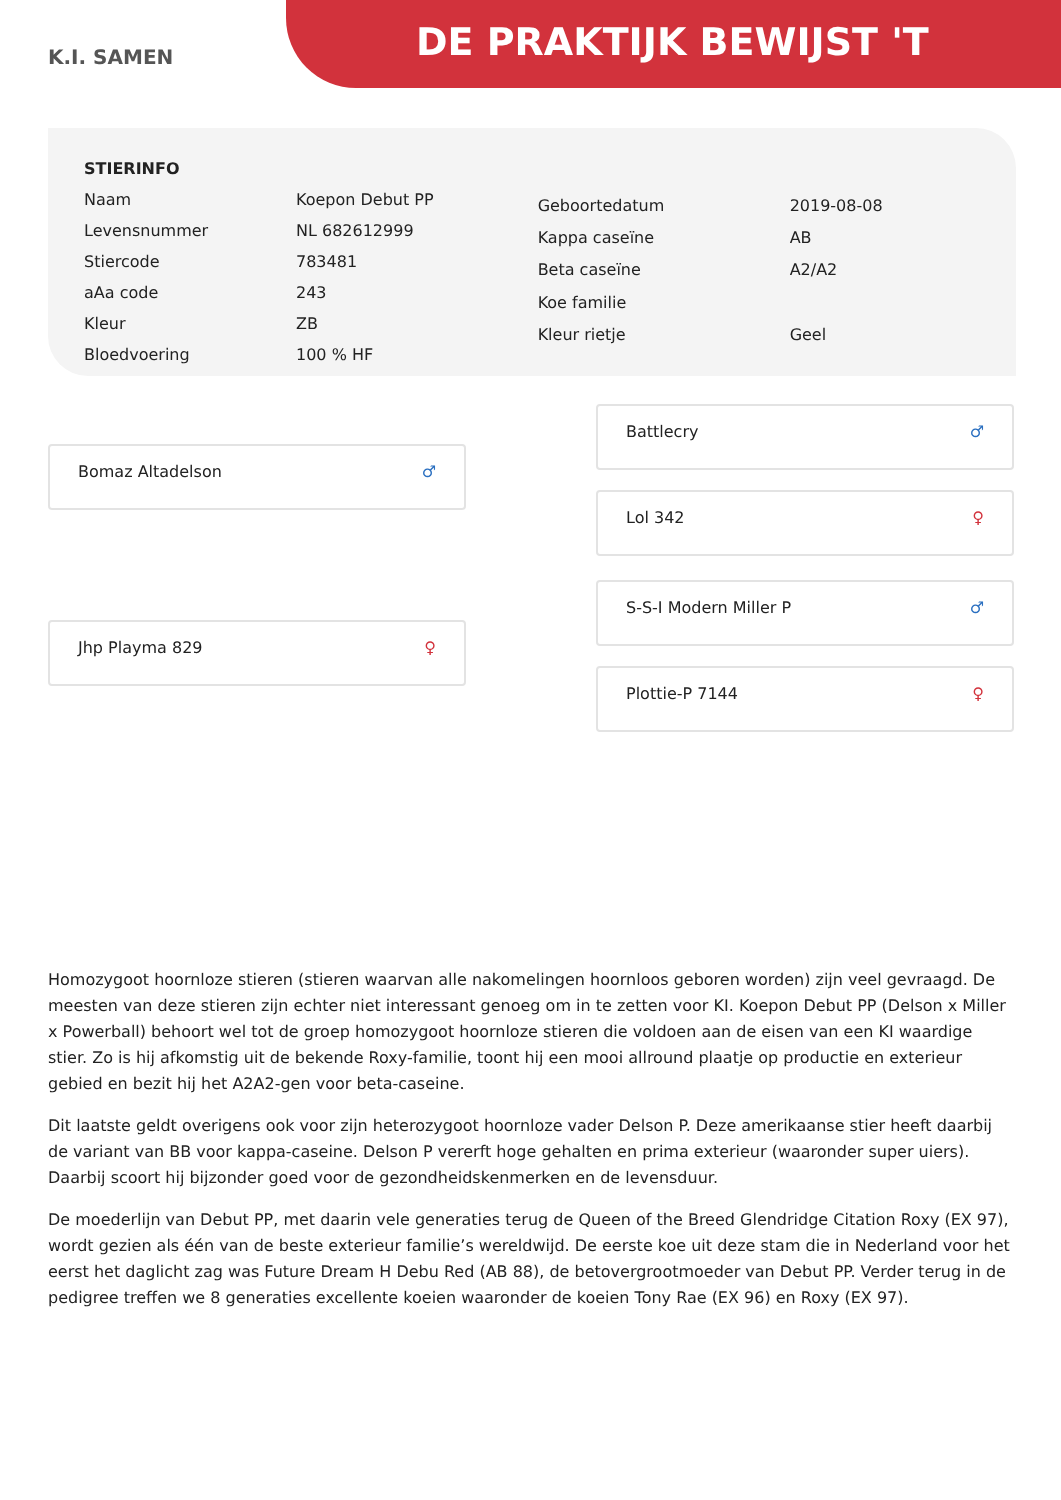K.I. SAMEN
DE PRAKTIJK BEWIJST 'T
| STIERINFO | |
| Naam | Koepon Debut PP |
| Levensnummer | NL 682612999 |
| Stiercode | 783481 |
| aAa code | 243 |
| Kleur | ZB |
| Bloedvoering | 100 % HF |
| Geboortedatum | 2019-08-08 |
| Kappa caseïne | AB |
| Beta caseïne | A2/A2 |
| Koe familie | |
| Kleur rietje | Geel |
Bomaz Altadelson ♂
Jhp Playma 829 ♀
Battlecry ♂
Lol 342 ♀
S-S-I Modern Miller P ♂
Plottie-P 7144 ♀
Homozygoot hoornloze stieren (stieren waarvan alle nakomelingen hoornloos geboren worden) zijn veel gevraagd. De meesten van deze stieren zijn echter niet interessant genoeg om in te zetten voor KI. Koepon Debut PP (Delson x Miller x Powerball) behoort wel tot de groep homozygoot hoornloze stieren die voldoen aan de eisen van een KI waardige stier. Zo is hij afkomstig uit de bekende Roxy-familie, toont hij een mooi allround plaatje op productie en exterieur gebied en bezit hij het A2A2-gen voor beta-caseine.
Dit laatste geldt overigens ook voor zijn heterozygoot hoornloze vader Delson P. Deze amerikaanse stier heeft daarbij de variant van BB voor kappa-caseine. Delson P vererft hoge gehalten en prima exterieur (waaronder super uiers). Daarbij scoort hij bijzonder goed voor de gezondheidskenmerken en de levensduur.
De moederlijn van Debut PP, met daarin vele generaties terug de Queen of the Breed Glendridge Citation Roxy (EX 97), wordt gezien als één van de beste exterieur familie’s wereldwijd. De eerste koe uit deze stam die in Nederland voor het eerst het daglicht zag was Future Dream H Debu Red (AB 88), de betovergrootmoeder van Debut PP. Verder terug in de pedigree treffen we 8 generaties excellente koeien waaronder de koeien Tony Rae (EX 96) en Roxy (EX 97).